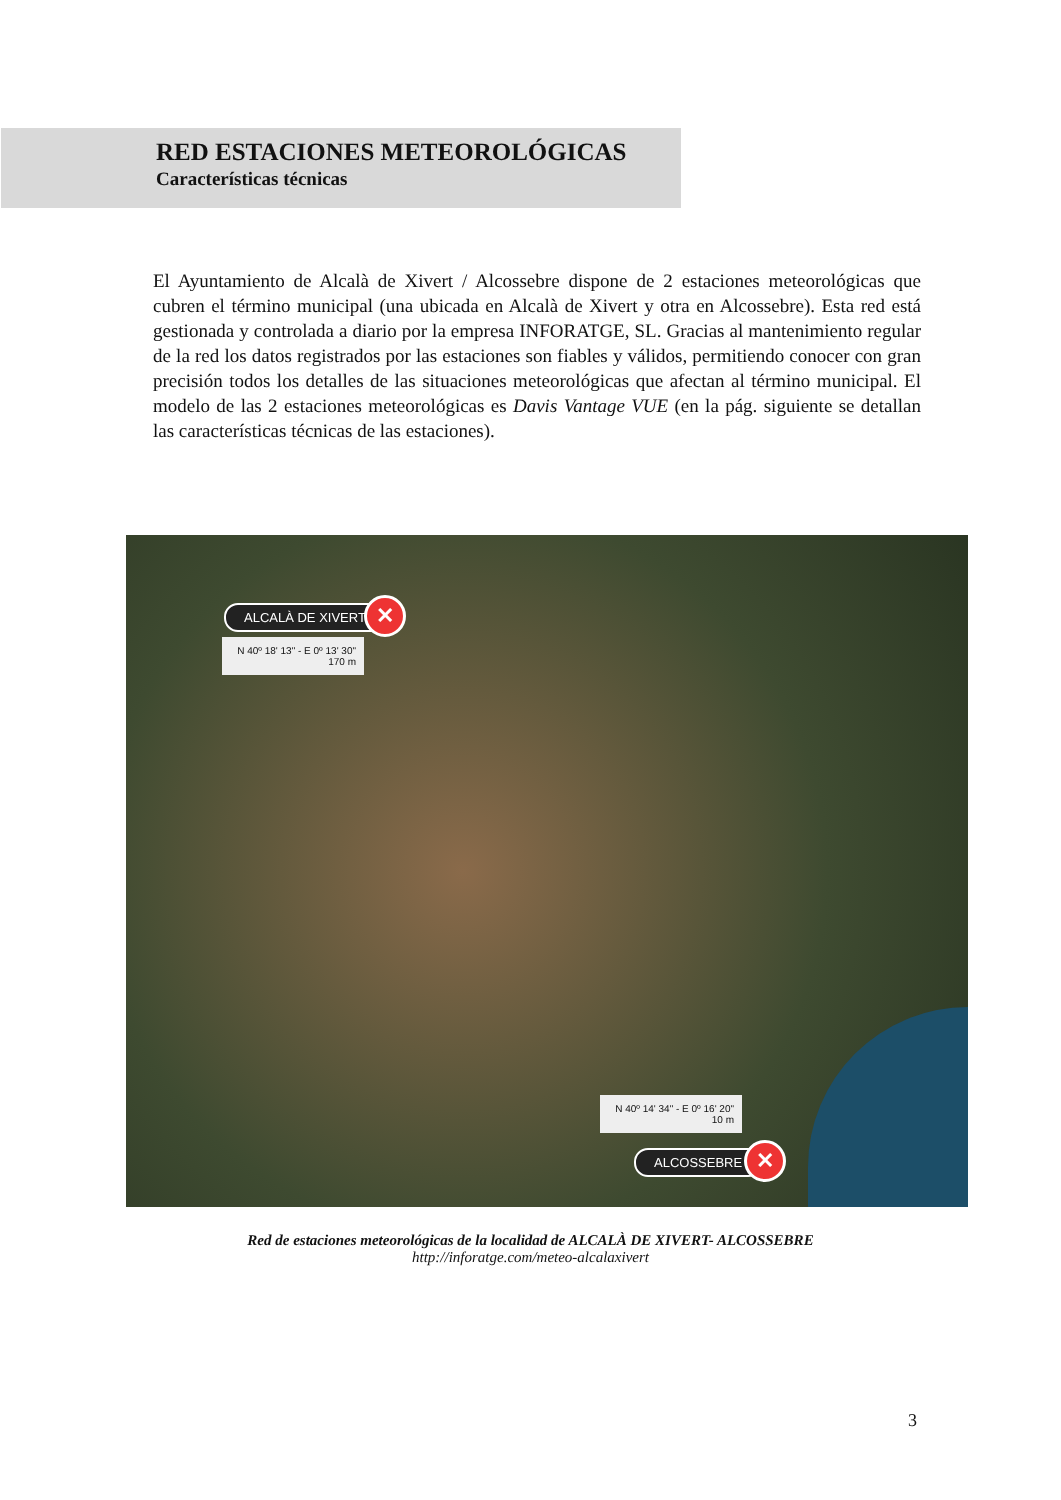RED ESTACIONES METEOROLÓGICAS
Características técnicas
El Ayuntamiento de Alcalà de Xivert / Alcossebre dispone de 2 estaciones meteorológicas que cubren el término municipal (una ubicada en Alcalà de Xivert y otra en Alcossebre). Esta red está gestionada y controlada a diario por la empresa INFORATGE, SL. Gracias al mantenimiento regular de la red los datos registrados por las estaciones son fiables y válidos, permitiendo conocer con gran precisión todos los detalles de las situaciones meteorológicas que afectan al término municipal. El modelo de las 2 estaciones meteorológicas es Davis Vantage VUE (en la pág. siguiente se detallan las características técnicas de las estaciones).
ALCALÀ DE XIVERT ✕
N 40º 18' 13" - E 0º 13' 30"
170 m
N 40º 14' 34" - E 0º 16' 20"
10 m
ALCOSSEBRE ✕
Red de estaciones meteorológicas de la localidad de ALCALÀ DE XIVERT- ALCOSSEBRE
http://inforatge.com/meteo-alcalaxivert
3